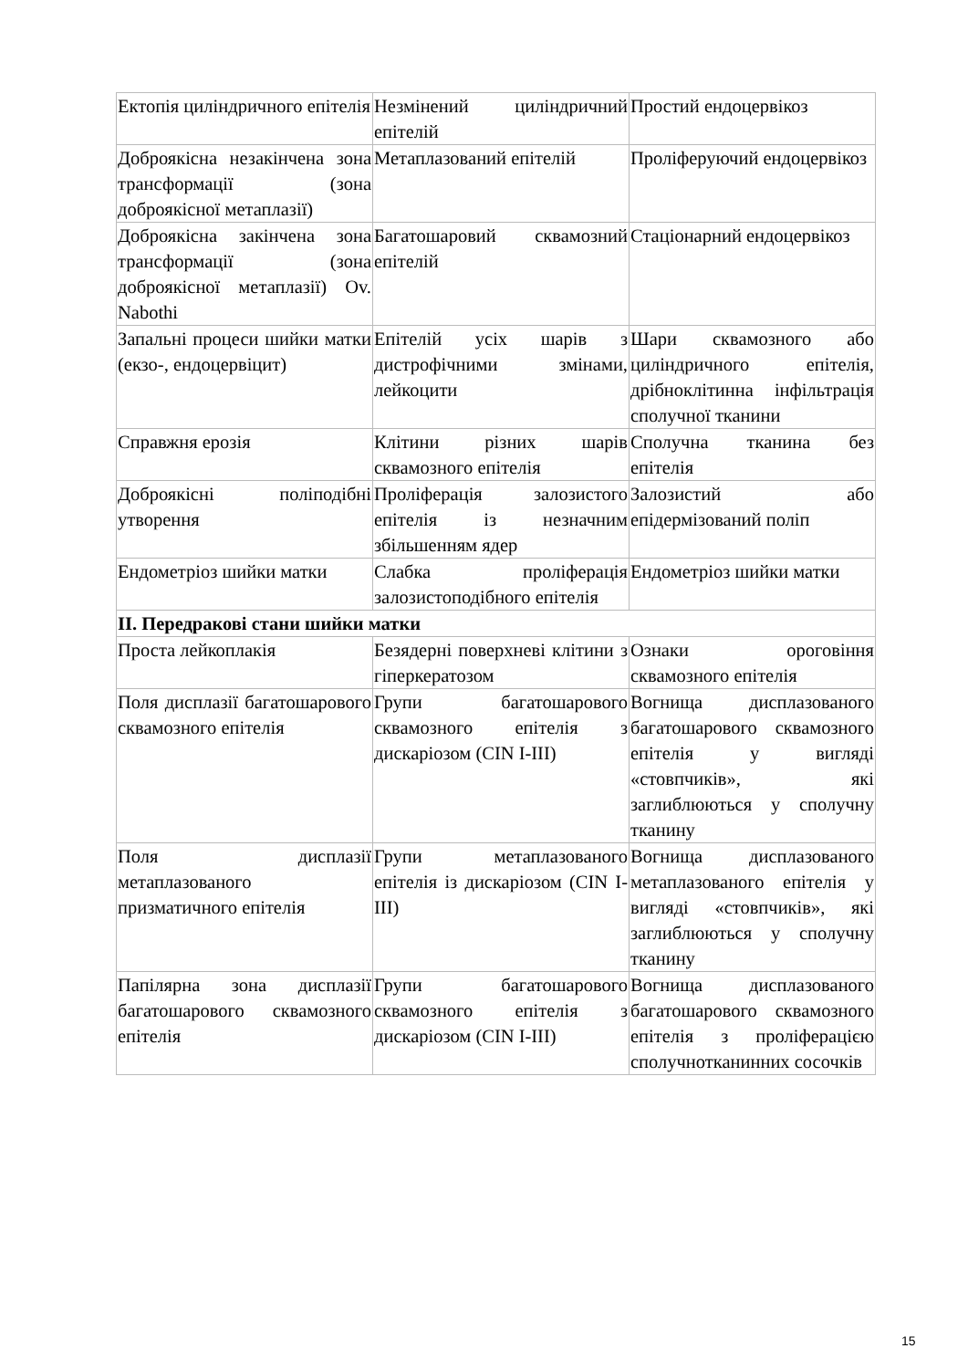| Ектопія циліндричного епітелія | Незмінений циліндричний епітелій | Простий ендоцервікоз |
| Доброякісна незакінчена зона трансформації (зона доброякісної метаплазії) | Метаплазований епітелій | Проліферуючий ендоцервікоз |
| Доброякісна закінчена зона трансформації (зона доброякісної метаплазії) Ov. Nabothi | Багатошаровий сквамозний епітелій | Стаціонарний ендоцервікоз |
| Запальні процеси шийки матки (екзо-, ендоцервіцит) | Епітелій усіх шарів з дистрофічними змінами, лейкоцити | Шари сквамозного або циліндричного епітелія, дрібноклітинна інфільтрація сполучної тканини |
| Справжня ерозія | Клітини різних шарів сквамозного епітелія | Сполучна тканина без епітелія |
| Доброякісні поліподібні утворення | Проліферація залозистого епітелія із незначним збільшенням ядер | Залозистий або епідермізований поліп |
| Ендометріоз шийки матки | Слабка проліферація залозистоподібного епітелія | Ендометріоз шийки матки |
| ІІ. Передракові стани шийки матки | | |
| Проста лейкоплакія | Безядерні поверхневі клітини з гіперкератозом | Ознаки ороговіння сквамозного епітелія |
| Поля дисплазії багатошарового сквамозного епітелія | Групи багатошарового сквамозного епітелія з дискаріозом (CIN I-III) | Вогнища дисплазованого багатошарового сквамозного епітелія у вигляді «стовпчиків», які заглиблюються у сполучну тканину |
| Поля дисплазії метаплазованого призматичного епітелія | Групи метаплазованого епітелія із дискаріозом (CIN I-III) | Вогнища дисплазованого метаплазованого епітелія у вигляді «стовпчиків», які заглиблюються у сполучну тканину |
| Папілярна зона дисплазії багатошарового сквамозного епітелія | Групи багатошарового сквамозного епітелія з дискаріозом (CIN I-III) | Вогнища дисплазованого багатошарового сквамозного епітелія з проліферацією сполучнотканинних сосочків |
15